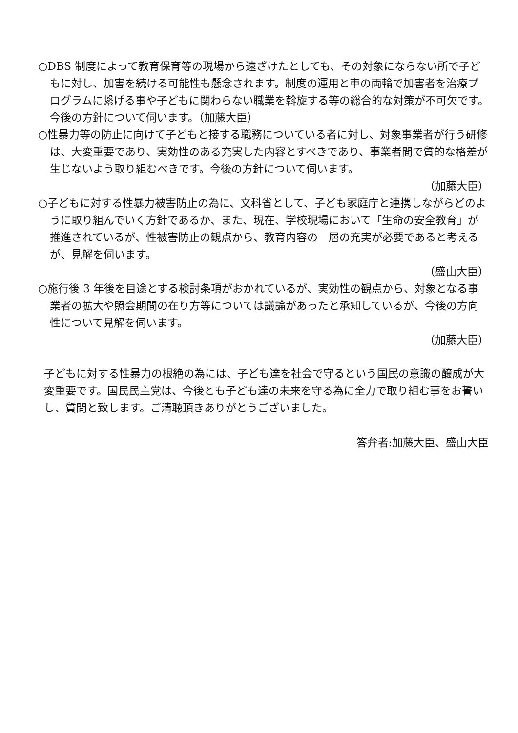○DBS 制度によって教育保育等の現場から遠ざけたとしても、その対象にならない所で子どもに対し、加害を続ける可能性も懸念されます。制度の運用と車の両輪で加害者を治療プログラムに繋げる事や子どもに関わらない職業を斡旋する等の総合的な対策が不可欠です。今後の方針について伺います。（加藤大臣）
○性暴力等の防止に向けて子どもと接する職務についている者に対し、対象事業者が行う研修は、大変重要であり、実効性のある充実した内容とすべきであり、事業者間で質的な格差が生じないよう取り組むべきです。今後の方針について伺います。
（加藤大臣）
○子どもに対する性暴力被害防止の為に、文科省として、子ども家庭庁と連携しながらどのように取り組んでいく方針であるか、また、現在、学校現場において「生命の安全教育」が推進されているが、性被害防止の観点から、教育内容の一層の充実が必要であると考えるが、見解を伺います。
（盛山大臣）
○施行後 3 年後を目途とする検討条項がおかれているが、実効性の観点から、対象となる事業者の拡大や照会期間の在り方等については議論があったと承知しているが、今後の方向性について見解を伺います。
（加藤大臣）
子どもに対する性暴力の根絶の為には、子ども達を社会で守るという国民の意識の醸成が大変重要です。国民民主党は、今後とも子ども達の未来を守る為に全力で取り組む事をお誓いし、質問と致します。ご清聴頂きありがとうございました。
答弁者:加藤大臣、盛山大臣